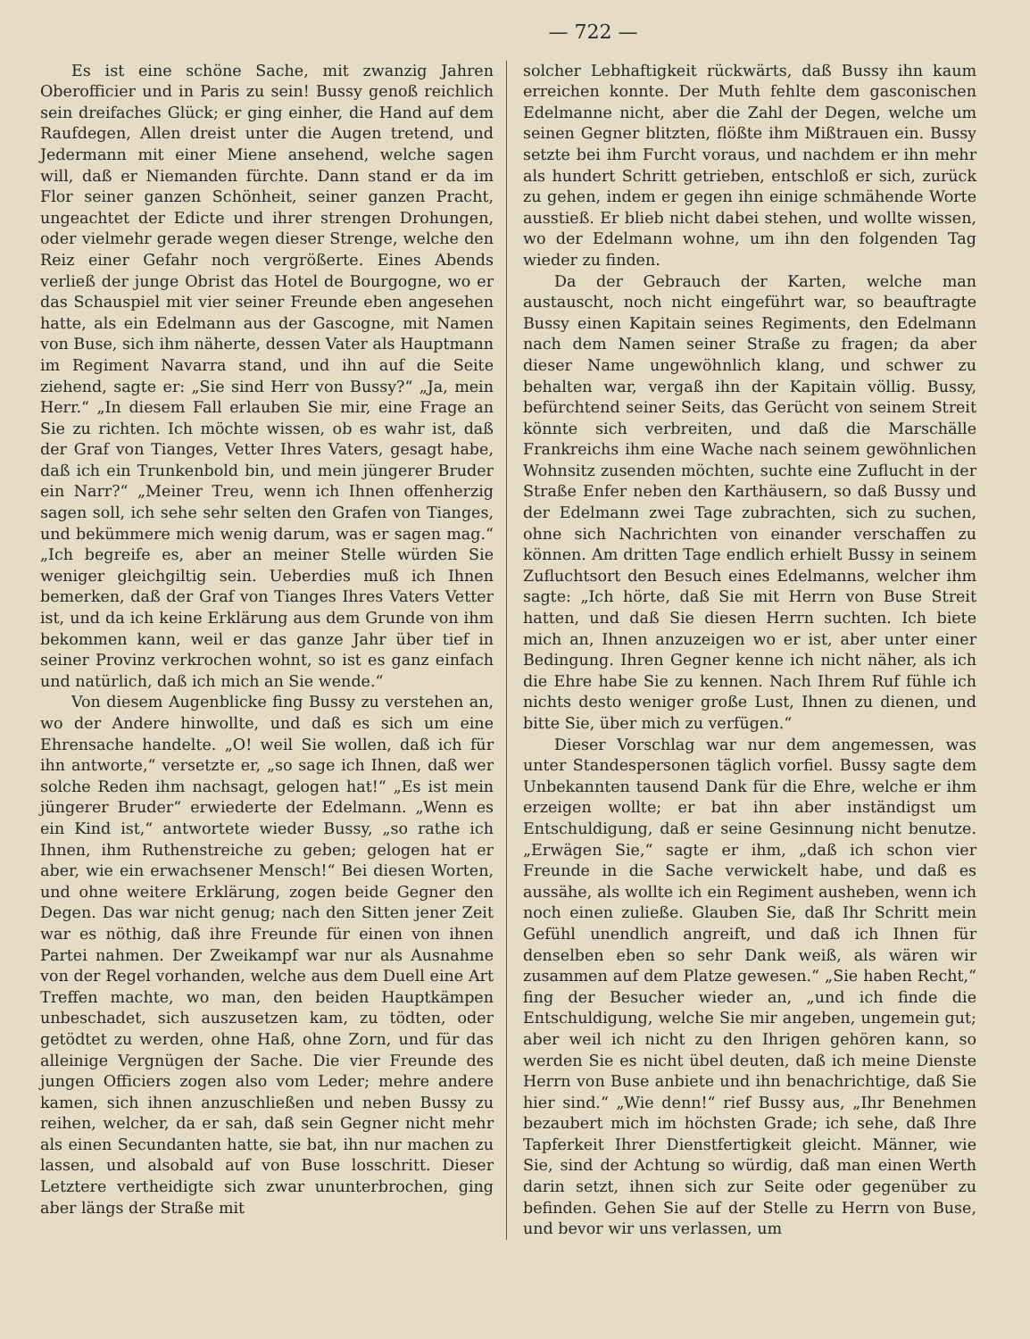— 722 —
Es ist eine schöne Sache, mit zwanzig Jahren Oberofficier und in Paris zu sein! Bussy genoß reichlich sein dreifaches Glück; er ging einher, die Hand auf dem Raufdegen, Allen dreist unter die Augen tretend, und Jedermann mit einer Miene ansehend, welche sagen will, daß er Niemanden fürchte. Dann stand er da im Flor seiner ganzen Schönheit, seiner ganzen Pracht, ungeachtet der Edicte und ihrer strengen Drohungen, oder vielmehr gerade wegen dieser Strenge, welche den Reiz einer Gefahr noch vergrößerte. Eines Abends verließ der junge Obrist das Hotel de Bourgogne, wo er das Schauspiel mit vier seiner Freunde eben angesehen hatte, als ein Edelmann aus der Gascogne, mit Namen von Buse, sich ihm näherte, dessen Vater als Hauptmann im Regiment Navarra stand, und ihn auf die Seite ziehend, sagte er: „Sie sind Herr von Bussy?“ „Ja, mein Herr.“ „In diesem Fall erlauben Sie mir, eine Frage an Sie zu richten. Ich möchte wissen, ob es wahr ist, daß der Graf von Tianges, Vetter Ihres Vaters, gesagt habe, daß ich ein Trunkenbold bin, und mein jüngerer Bruder ein Narr?“ „Meiner Treu, wenn ich Ihnen offenherzig sagen soll, ich sehe sehr selten den Grafen von Tianges, und bekümmere mich wenig darum, was er sagen mag.“ „Ich begreife es, aber an meiner Stelle würden Sie weniger gleichgiltig sein. Ueberdies muß ich Ihnen bemerken, daß der Graf von Tianges Ihres Vaters Vetter ist, und da ich keine Erklärung aus dem Grunde von ihm bekommen kann, weil er das ganze Jahr über tief in seiner Provinz verkrochen wohnt, so ist es ganz einfach und natürlich, daß ich mich an Sie wende.“
Von diesem Augenblicke fing Bussy zu verstehen an, wo der Andere hinwollte, und daß es sich um eine Ehrensache handelte. „O! weil Sie wollen, daß ich für ihn antworte,“ versetzte er, „so sage ich Ihnen, daß wer solche Reden ihm nachsagt, gelogen hat!“ „Es ist mein jüngerer Bruder“ erwiederte der Edelmann. „Wenn es ein Kind ist,“ antwortete wieder Bussy, „so rathe ich Ihnen, ihm Ruthenstreiche zu geben; gelogen hat er aber, wie ein erwachsener Mensch!“ Bei diesen Worten, und ohne weitere Erklärung, zogen beide Gegner den Degen. Das war nicht genug; nach den Sitten jener Zeit war es nöthig, daß ihre Freunde für einen von ihnen Partei nahmen. Der Zweikampf war nur als Ausnahme von der Regel vorhanden, welche aus dem Duell eine Art Treffen machte, wo man, den beiden Hauptkämpen unbeschadet, sich auszusetzen kam, zu tödten, oder getödtet zu werden, ohne Haß, ohne Zorn, und für das alleinige Vergnügen der Sache. Die vier Freunde des jungen Officiers zogen also vom Leder; mehre andere kamen, sich ihnen anzuschließen und neben Bussy zu reihen, welcher, da er sah, daß sein Gegner nicht mehr als einen Secundanten hatte, sie bat, ihn nur machen zu lassen, und alsobald auf von Buse losschritt. Dieser Letztere vertheidigte sich zwar ununterbrochen, ging aber längs der Straße mit
solcher Lebhaftigkeit rückwärts, daß Bussy ihn kaum erreichen konnte. Der Muth fehlte dem gasconischen Edelmanne nicht, aber die Zahl der Degen, welche um seinen Gegner blitzten, flößte ihm Mißtrauen ein. Bussy setzte bei ihm Furcht voraus, und nachdem er ihn mehr als hundert Schritt getrieben, entschloß er sich, zurück zu gehen, indem er gegen ihn einige schmähende Worte ausstieß. Er blieb nicht dabei stehen, und wollte wissen, wo der Edelmann wohne, um ihn den folgenden Tag wieder zu finden.
Da der Gebrauch der Karten, welche man austauscht, noch nicht eingeführt war, so beauftragte Bussy einen Kapitain seines Regiments, den Edelmann nach dem Namen seiner Straße zu fragen; da aber dieser Name ungewöhnlich klang, und schwer zu behalten war, vergaß ihn der Kapitain völlig. Bussy, befürchtend seiner Seits, das Gerücht von seinem Streit könnte sich verbreiten, und daß die Marschälle Frankreichs ihm eine Wache nach seinem gewöhnlichen Wohnsitz zusenden möchten, suchte eine Zuflucht in der Straße Enfer neben den Karthäusern, so daß Bussy und der Edelmann zwei Tage zubrachten, sich zu suchen, ohne sich Nachrichten von einander verschaffen zu können. Am dritten Tage endlich erhielt Bussy in seinem Zufluchtsort den Besuch eines Edelmanns, welcher ihm sagte: „Ich hörte, daß Sie mit Herrn von Buse Streit hatten, und daß Sie diesen Herrn suchten. Ich biete mich an, Ihnen anzuzeigen wo er ist, aber unter einer Bedingung. Ihren Gegner kenne ich nicht näher, als ich die Ehre habe Sie zu kennen. Nach Ihrem Ruf fühle ich nichts desto weniger große Lust, Ihnen zu dienen, und bitte Sie, über mich zu verfügen.“
Dieser Vorschlag war nur dem angemessen, was unter Standespersonen täglich vorfiel. Bussy sagte dem Unbekannten tausend Dank für die Ehre, welche er ihm erzeigen wollte; er bat ihn aber inständigst um Entschuldigung, daß er seine Gesinnung nicht benutze. „Erwägen Sie,“ sagte er ihm, „daß ich schon vier Freunde in die Sache verwickelt habe, und daß es aussähe, als wollte ich ein Regiment ausheben, wenn ich noch einen zuließe. Glauben Sie, daß Ihr Schritt mein Gefühl unendlich angreift, und daß ich Ihnen für denselben eben so sehr Dank weiß, als wären wir zusammen auf dem Platze gewesen.“ „Sie haben Recht,“ fing der Besucher wieder an, „und ich finde die Entschuldigung, welche Sie mir angeben, ungemein gut; aber weil ich nicht zu den Ihrigen gehören kann, so werden Sie es nicht übel deuten, daß ich meine Dienste Herrn von Buse anbiete und ihn benachrichtige, daß Sie hier sind.“ „Wie denn!“ rief Bussy aus, „Ihr Benehmen bezaubert mich im höchsten Grade; ich sehe, daß Ihre Tapferkeit Ihrer Dienstfertigkeit gleicht. Männer, wie Sie, sind der Achtung so würdig, daß man einen Werth darin setzt, ihnen sich zur Seite oder gegenüber zu befinden. Gehen Sie auf der Stelle zu Herrn von Buse, und bevor wir uns verlassen, um